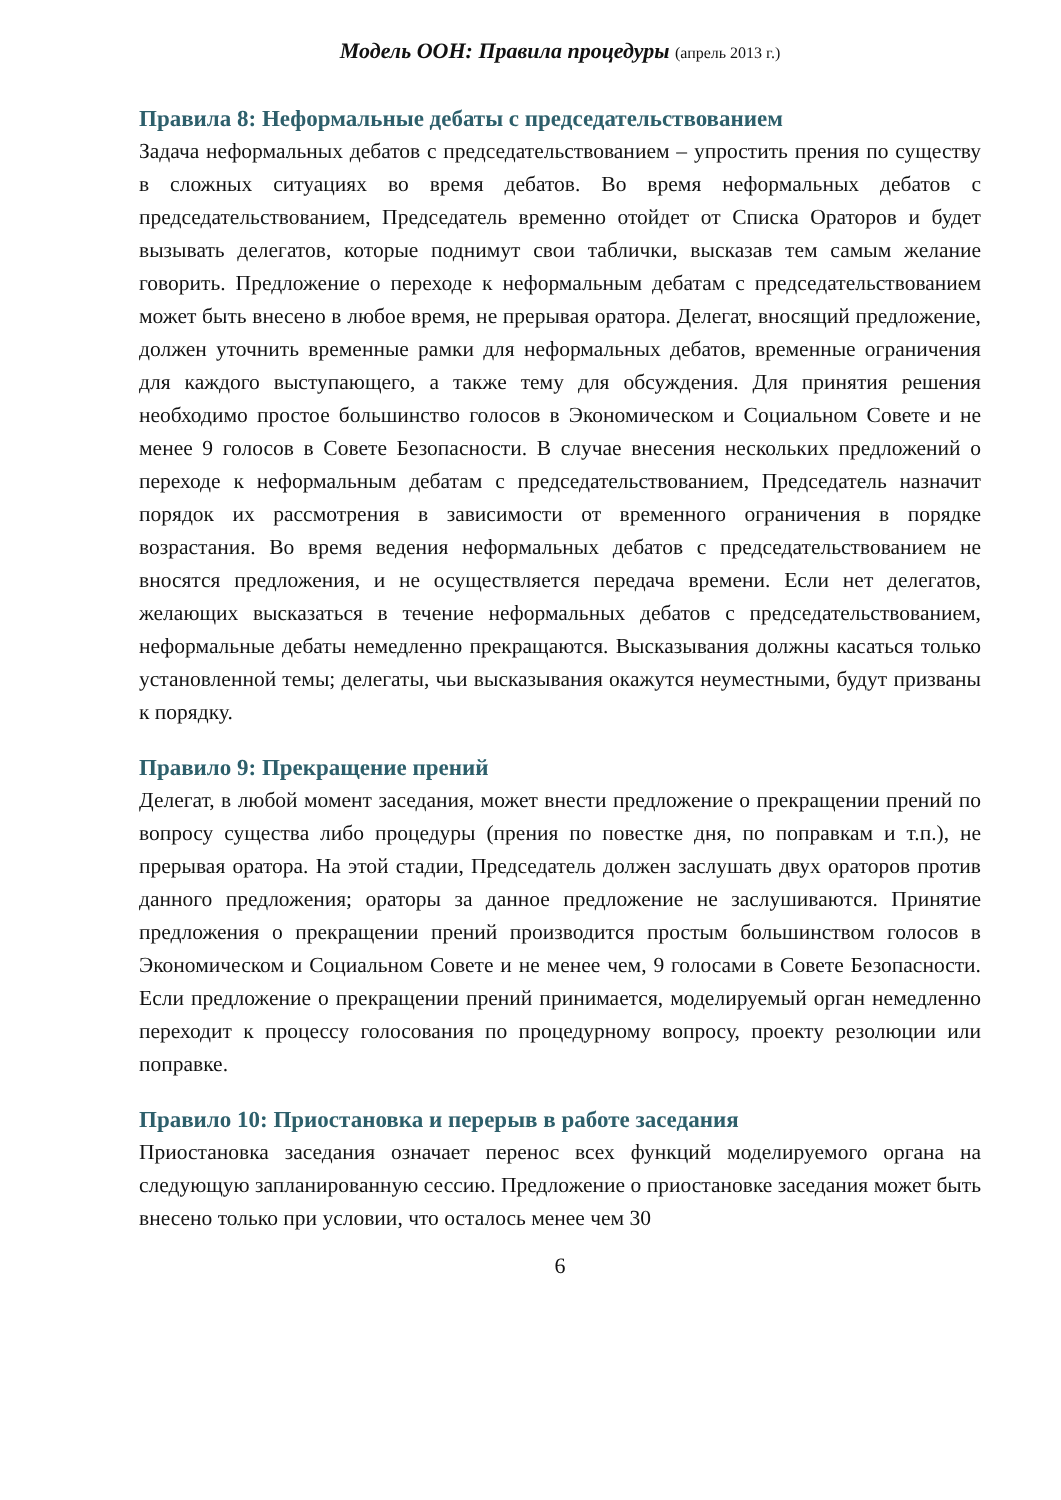Модель ООН: Правила процедуры (апрель 2013 г.)
Правила 8: Неформальные дебаты с председательствованием
Задача неформальных дебатов с председательствованием – упростить прения по существу в сложных ситуациях во время дебатов. Во время неформальных дебатов с председательствованием, Председатель временно отойдет от Списка Ораторов и будет вызывать делегатов, которые поднимут свои таблички, высказав тем самым желание говорить. Предложение о переходе к неформальным дебатам с председательствованием может быть внесено в любое время, не прерывая оратора. Делегат, вносящий предложение, должен уточнить временные рамки для неформальных дебатов, временные ограничения для каждого выступающего, а также тему для обсуждения. Для принятия решения необходимо простое большинство голосов в Экономическом и Социальном Совете и не менее 9 голосов в Совете Безопасности. В случае внесения нескольких предложений о переходе к неформальным дебатам с председательствованием, Председатель назначит порядок их рассмотрения в зависимости от временного ограничения в порядке возрастания. Во время ведения неформальных дебатов с председательствованием не вносятся предложения, и не осуществляется передача времени. Если нет делегатов, желающих высказаться в течение неформальных дебатов с председательствованием, неформальные дебаты немедленно прекращаются. Высказывания должны касаться только установленной темы; делегаты, чьи высказывания окажутся неуместными, будут призваны к порядку.
Правило 9: Прекращение прений
Делегат, в любой момент заседания, может внести предложение о прекращении прений по вопросу существа либо процедуры (прения по повестке дня, по поправкам и т.п.), не прерывая оратора. На этой стадии, Председатель должен заслушать двух ораторов против данного предложения; ораторы за данное предложение не заслушиваются. Принятие предложения о прекращении прений производится простым большинством голосов в Экономическом и Социальном Совете и не менее чем, 9 голосами в Совете Безопасности. Если предложение о прекращении прений принимается, моделируемый орган немедленно переходит к процессу голосования по процедурному вопросу, проекту резолюции или поправке.
Правило 10: Приостановка и перерыв в работе заседания
Приостановка заседания означает перенос всех функций моделируемого органа на следующую запланированную сессию. Предложение о приостановке заседания может быть внесено только при условии, что осталось менее чем 30
6